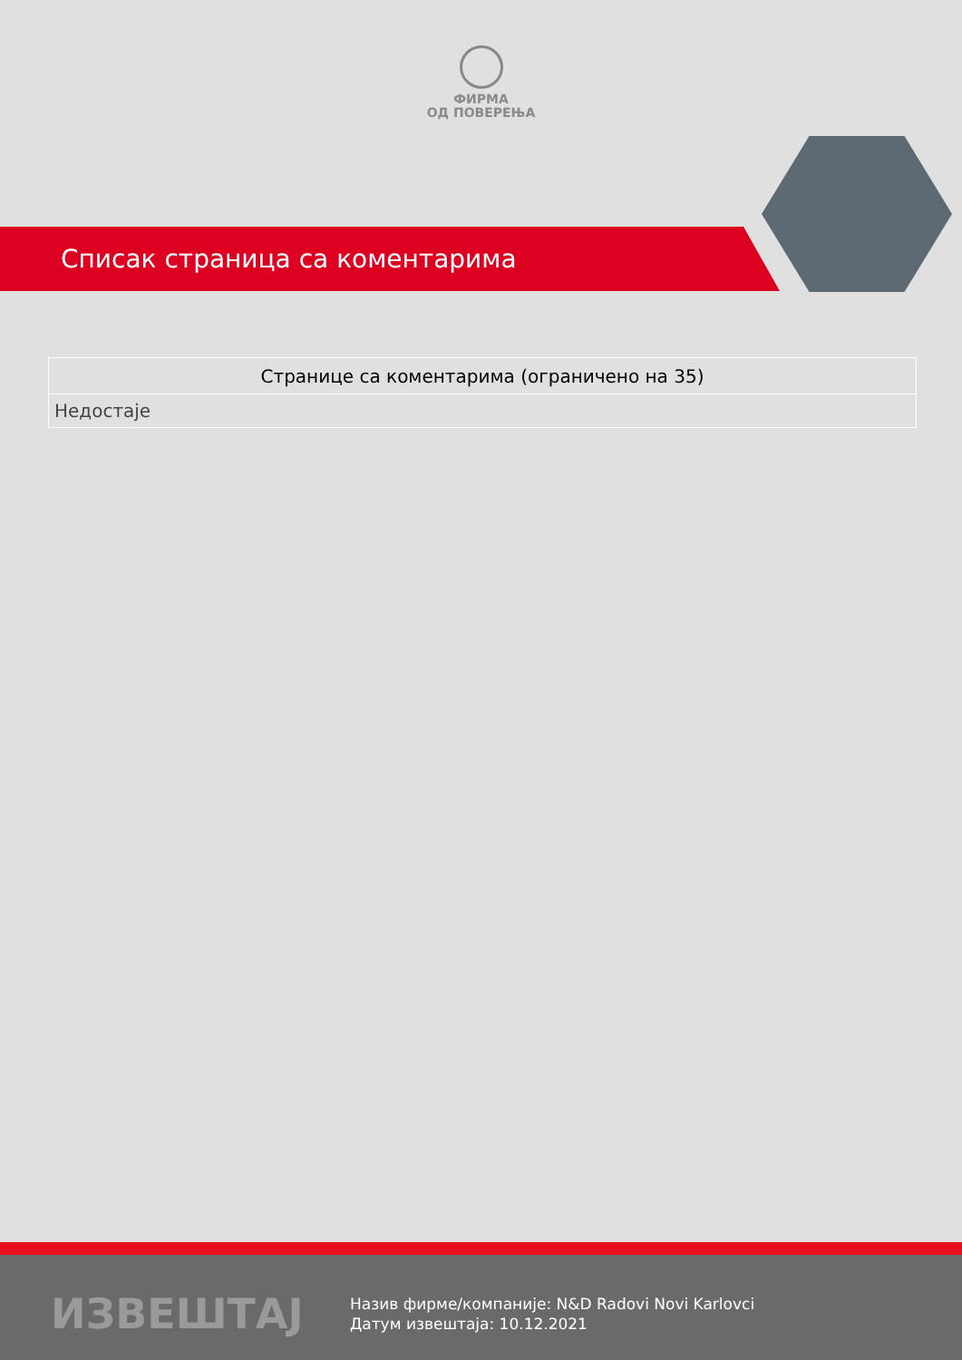ФИРМА
ОД ПОВЕРЕЊА
Списак страница са коментарима
| Странице са коментарима (ограничено на 35) |
| --- |
| Недостаје |
ИЗВЕШТАЈ
Назив фирме/компаније: N&D Radovi Novi Karlovci
Датум извештаја: 10.12.2021